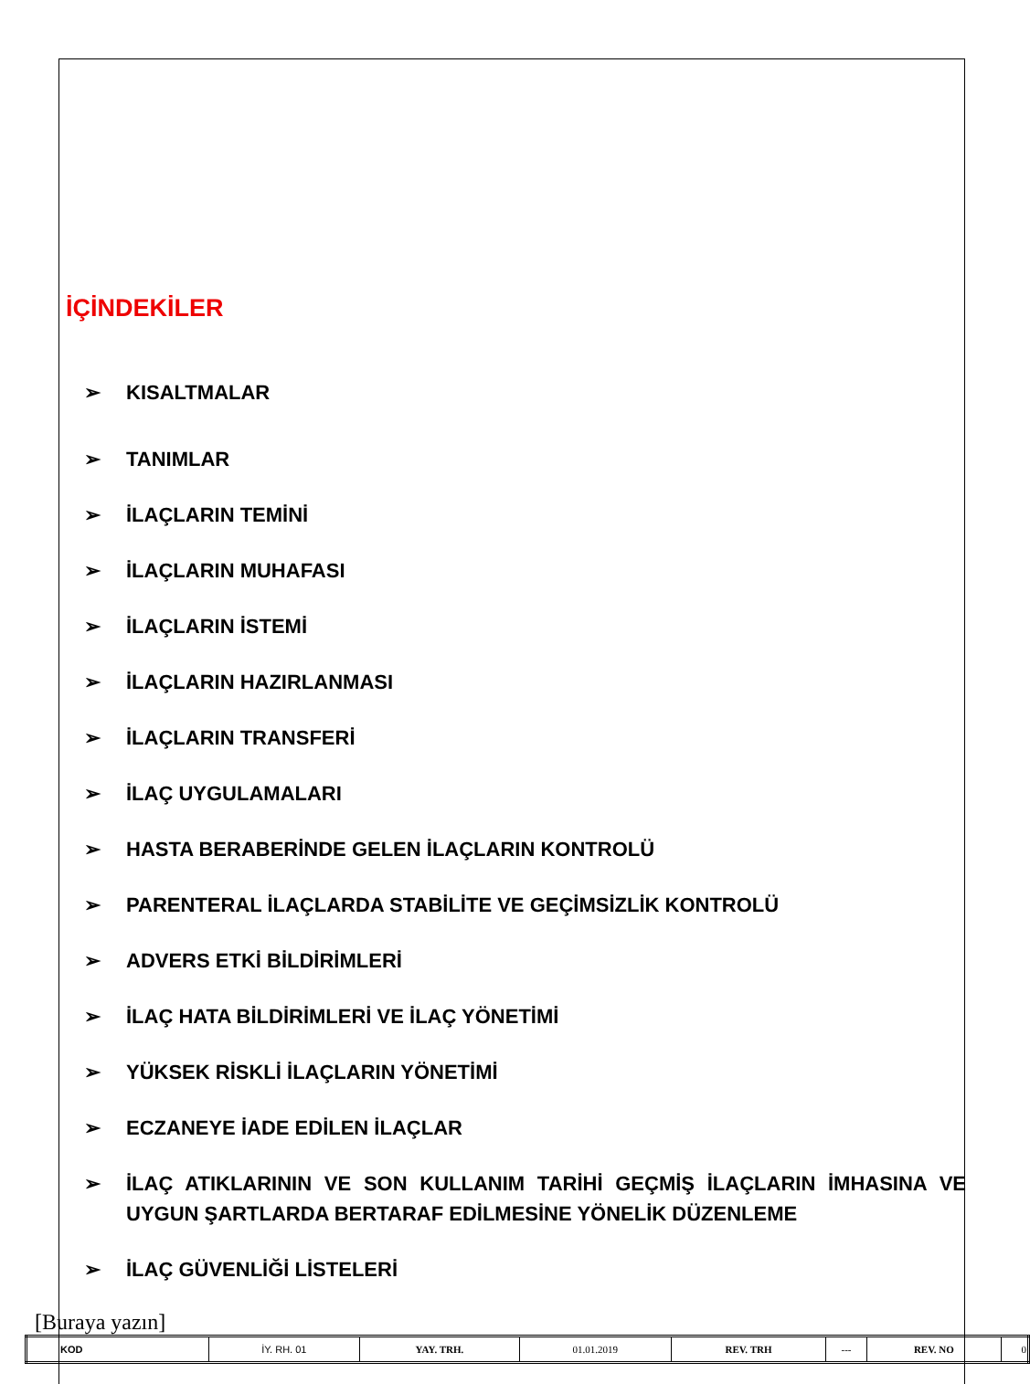İÇİNDEKİLER
➢ KISALTMALAR
➢ TANIMLAR
➢ İLAÇLARIN TEMİNİ
➢ İLAÇLARIN MUHAFASI
➢ İLAÇLARIN İSTEMİ
➢ İLAÇLARIN HAZIRLANMASI
➢ İLAÇLARIN TRANSFERİ
➢ İLAÇ UYGULAMALARI
➢ HASTA BERABERİNDE GELEN İLAÇLARIN KONTROLÜ
➢ PARENTERAL İLAÇLARDA STABİLİTE VE GEÇİMSİZLİK KONTROLÜ
➢ ADVERS ETKİ BİLDİRİMLERİ
➢ İLAÇ HATA BİLDİRİMLERİ VE İLAÇ YÖNETİMİ
➢ YÜKSEK RİSKLİ İLAÇLARIN YÖNETİMİ
➢ ECZANEYE İADE EDİLEN İLAÇLAR
➢ İLAÇ ATIKLARININ VE SON KULLANIM TARİHİ GEÇMİŞ İLAÇLARIN İMHASINA VE UYGUN ŞARTLARDA BERTARAF EDİLMESİNE YÖNELİK DÜZENLEME
➢ İLAÇ GÜVENLİĞİ LİSTELERİ
[Buraya yazın]
| KOD | İY. RH. 01 | YAY. TRH. | 01.01.2019 | REV. TRH | --- | REV. NO | 0 |